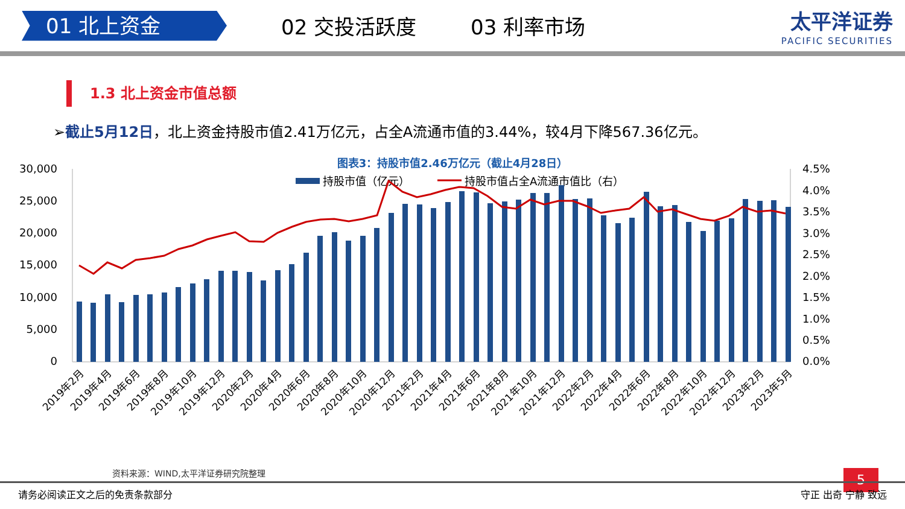01 北上资金
02 交投活跃度 03 利率市场 太平洋证券
PACIFIC SECURITIES
1.3 北上资金市值总额
➢截止5月12日，北上资金持股市值2.41万亿元，占全A流通市值的3.44%，较4月下降567.36亿元。
图表3：持股市值2.46万亿元（截止4月28日）
30,000
25,000
20,000
15,000
10,000
5,000
0
4.5%
4.0%
3.5%
3.0%
2.5%
2.0%
1.5%
1.0%
0.5%
0.0%
持股市值（亿元）
持股市值占全A流通市值比（右）
2019年2月
2019年4月
2019年6月
2019年8月
2019年10月
2019年12月
2020年2月
2020年4月
2020年6月
2020年8月
2020年10月
2020年12月
2021年2月
2021年4月
2021年6月
2021年8月
2021年10月
2021年12月
2022年2月
2022年4月
2022年6月
2022年8月
2022年10月
2022年12月
2023年2月
2023年5月
资料来源：WIND,太平洋证券研究院整理 5
请务必阅读正文之后的免责条款部分 守正 出奇 宁静 致远